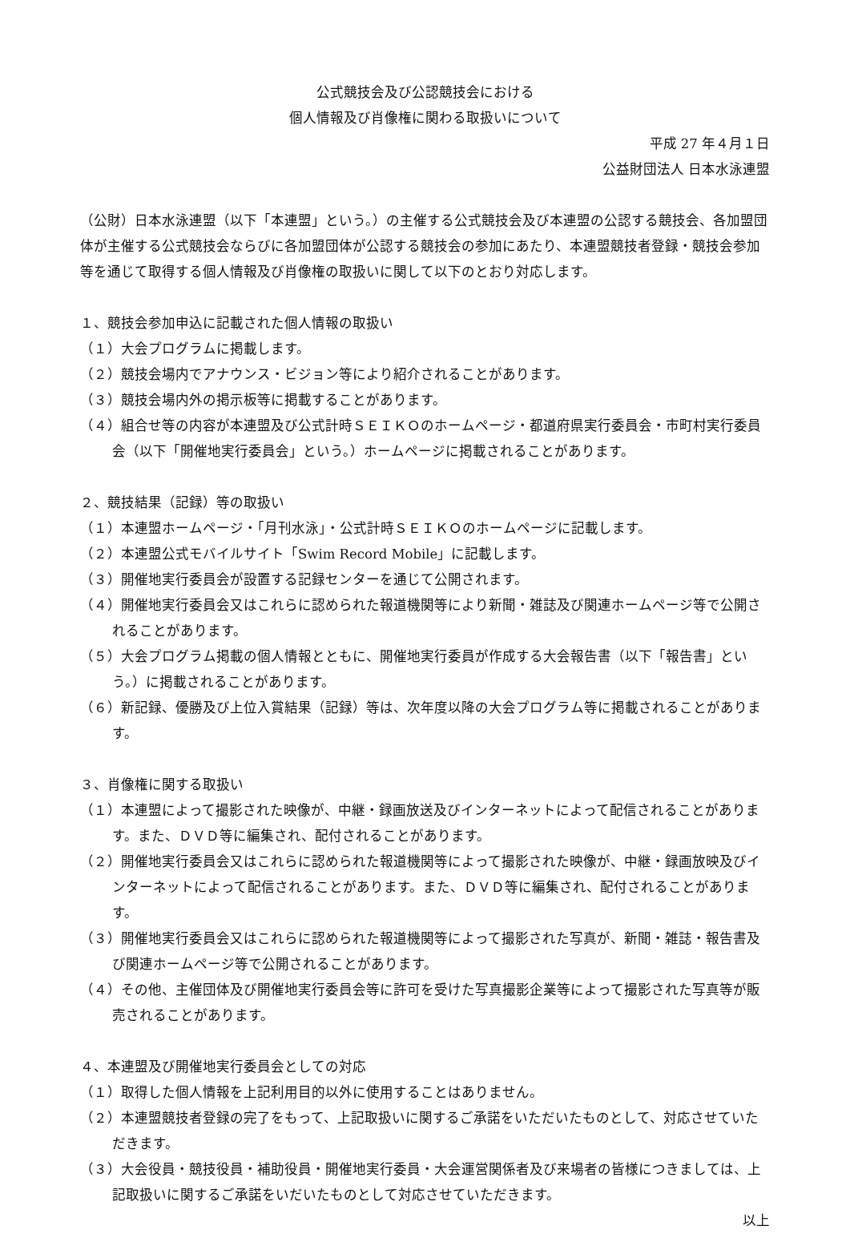公式競技会及び公認競技会における
個人情報及び肖像権に関わる取扱いについて
平成 27 年４月１日
公益財団法人 日本水泳連盟
（公財）日本水泳連盟（以下「本連盟」という。）の主催する公式競技会及び本連盟の公認する競技会、各加盟団体が主催する公式競技会ならびに各加盟団体が公認する競技会の参加にあたり、本連盟競技者登録・競技会参加等を通じて取得する個人情報及び肖像権の取扱いに関して以下のとおり対応します。
１、競技会参加申込に記載された個人情報の取扱い
（１）大会プログラムに掲載します。
（２）競技会場内でアナウンス・ビジョン等により紹介されることがあります。
（３）競技会場内外の掲示板等に掲載することがあります。
（４）組合せ等の内容が本連盟及び公式計時ＳＥＩＫＯのホームページ・都道府県実行委員会・市町村実行委員会（以下「開催地実行委員会」という。）ホームページに掲載されることがあります。
２、競技結果（記録）等の取扱い
（１）本連盟ホームページ・「月刊水泳」・公式計時ＳＥＩＫＯのホームページに記載します。
（２）本連盟公式モバイルサイト「Swim Record Mobile」に記載します。
（３）開催地実行委員会が設置する記録センターを通じて公開されます。
（４）開催地実行委員会又はこれらに認められた報道機関等により新聞・雑誌及び関連ホームページ等で公開されることがあります。
（５）大会プログラム掲載の個人情報とともに、開催地実行委員が作成する大会報告書（以下「報告書」という。）に掲載されることがあります。
（６）新記録、優勝及び上位入賞結果（記録）等は、次年度以降の大会プログラム等に掲載されることがあります。
３、肖像権に関する取扱い
（１）本連盟によって撮影された映像が、中継・録画放送及びインターネットによって配信されることがあります。また、ＤＶＤ等に編集され、配付されることがあります。
（２）開催地実行委員会又はこれらに認められた報道機関等によって撮影された映像が、中継・録画放映及びインターネットによって配信されることがあります。また、ＤＶＤ等に編集され、配付されることがあります。
（３）開催地実行委員会又はこれらに認められた報道機関等によって撮影された写真が、新聞・雑誌・報告書及び関連ホームページ等で公開されることがあります。
（４）その他、主催団体及び開催地実行委員会等に許可を受けた写真撮影企業等によって撮影された写真等が販売されることがあります。
４、本連盟及び開催地実行委員会としての対応
（１）取得した個人情報を上記利用目的以外に使用することはありません。
（２）本連盟競技者登録の完了をもって、上記取扱いに関するご承諾をいただいたものとして、対応させていただきます。
（３）大会役員・競技役員・補助役員・開催地実行委員・大会運営関係者及び来場者の皆様につきましては、上記取扱いに関するご承諾をいだいたものとして対応させていただきます。
以上